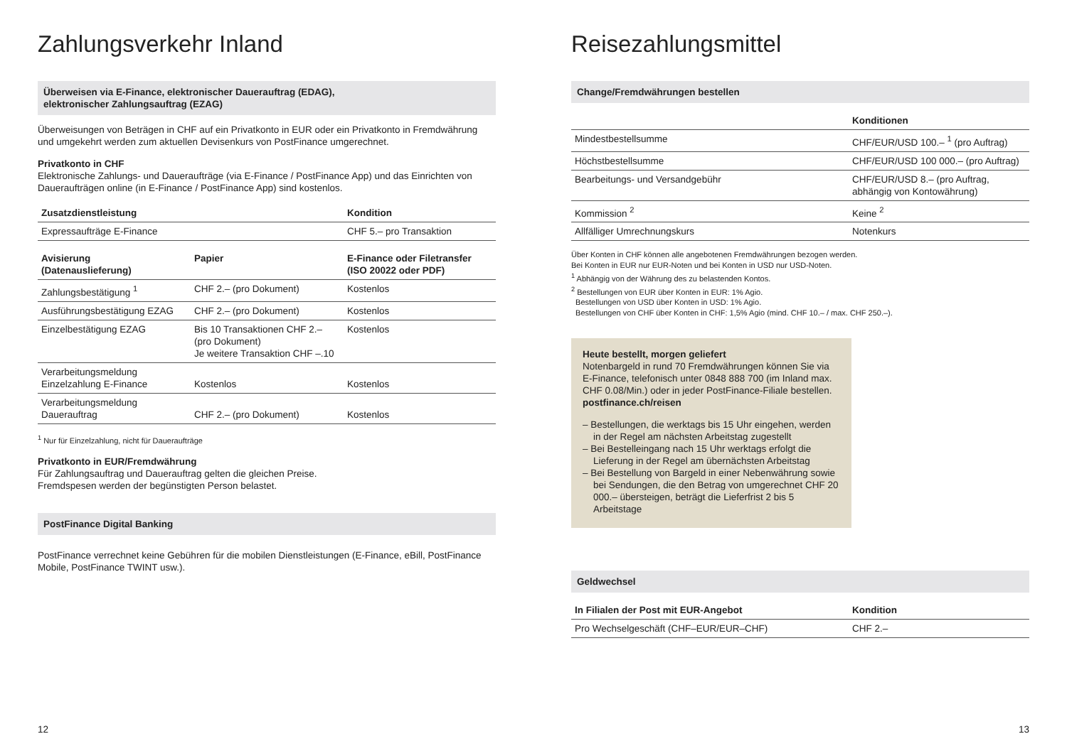Zahlungsverkehr Inland
Überweisen via E-Finance, elektronischer Dauerauftrag (EDAG),
elektronischer Zahlungsauftrag (EZAG)
Überweisungen von Beträgen in CHF auf ein Privatkonto in EUR oder ein Privatkonto in Fremdwährung und umgekehrt werden zum aktuellen Devisenkurs von PostFinance umgerechnet.
Privatkonto in CHF
Elektronische Zahlungs- und Daueraufträge (via E-Finance / PostFinance App) und das Einrichten von Daueraufträgen online (in E-Finance / PostFinance App) sind kostenlos.
| Zusatzdienstleistung | Kondition |
| --- | --- |
| Expressaufträge E-Finance | CHF 5.– pro Transaktion |
| Avisierung (Datenauslieferung) | Papier | E-Finance oder Filetransfer (ISO 20022 oder PDF) |
| --- | --- | --- |
| Zahlungsbestätigung <sup>1</sup> | CHF 2.– (pro Dokument) | Kostenlos |
| Ausführungsbestätigung EZAG | CHF 2.– (pro Dokument) | Kostenlos |
| Einzelbestätigung EZAG | Bis 10 Transaktionen CHF 2.– (pro Dokument) Je weitere Transaktion CHF –.10 | Kostenlos |
| Verarbeitungsmeldung Einzelzahlung E-Finance | Kostenlos | Kostenlos |
| Verarbeitungsmeldung Dauerauftrag | CHF 2.– (pro Dokument) | Kostenlos |
<sup>1</sup> Nur für Einzelzahlung, nicht für Daueraufträge
Privatkonto in EUR/Fremdwährung
Für Zahlungsauftrag und Dauerauftrag gelten die gleichen Preise.
Fremdspesen werden der begünstigten Person belastet.
PostFinance Digital Banking
PostFinance verrechnet keine Gebühren für die mobilen Dienstleistungen (E-Finance, eBill, PostFinance Mobile, PostFinance TWINT usw.).
12
Reisezahlungsmittel
Change/Fremdwährungen bestellen
| | Konditionen |
| --- | --- |
| Mindestbestellsumme | CHF/EUR/USD 100.– <sup>1</sup> (pro Auftrag) |
| Höchstbestellsumme | CHF/EUR/USD 100 000.– (pro Auftrag) |
| Bearbeitungs- und Versandgebühr | CHF/EUR/USD 8.– (pro Auftrag, abhängig von Kontowährung) |
| Kommission <sup>2</sup> | Keine <sup>2</sup> |
| Allfälliger Umrechnungskurs | Notenkurs |
Über Konten in CHF können alle angebotenen Fremdwährungen bezogen werden.
Bei Konten in EUR nur EUR-Noten und bei Konten in USD nur USD-Noten.
<sup>1</sup> Abhängig von der Währung des zu belastenden Kontos.
<sup>2</sup> Bestellungen von EUR über Konten in EUR: 1% Agio.
Bestellungen von USD über Konten in USD: 1% Agio.
Bestellungen von CHF über Konten in CHF: 1,5% Agio (mind. CHF 10.– / max. CHF 250.–).
Heute bestellt, morgen geliefert
Notenbargeld in rund 70 Fremdwährungen können Sie via E-Finance, telefonisch unter 0848 888 700 (im Inland max. CHF 0.08/Min.) oder in jeder PostFinance-Filiale bestellen.
postfinance.ch/reisen
– Bestellungen, die werktags bis 15 Uhr eingehen, werden in der Regel am nächsten Arbeitstag zugestellt
– Bei Bestelleingang nach 15 Uhr werktags erfolgt die Lieferung in der Regel am übernächsten Arbeitstag
– Bei Bestellung von Bargeld in einer Nebenwährung sowie bei Sendungen, die den Betrag von umgerechnet CHF 20 000.– übersteigen, beträgt die Lieferfrist 2 bis 5 Arbeitstage
Geldwechsel
| In Filialen der Post mit EUR-Angebot | Kondition |
| --- | --- |
| Pro Wechselgeschäft (CHF–EUR/EUR–CHF) | CHF 2.– |
13